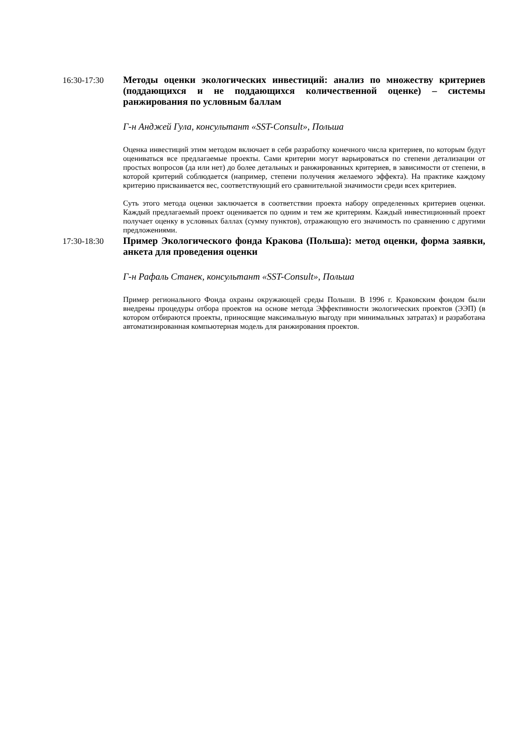16:30-17:30
Методы оценки экологических инвестиций: анализ по множеству критериев (поддающихся и не поддающихся количественной оценке) – системы ранжирования по условным баллам
Г-н Анджей Гула, консультант «SST-Consult», Польша
Оценка инвестиций этим методом включает в себя разработку конечного числа критериев, по которым будут оцениваться все предлагаемые проекты. Сами критерии могут варьироваться по степени детализации от простых вопросов (да или нет) до более детальных и ранжированных критериев, в зависимости от степени, в которой критерий соблюдается (например, степени получения желаемого эффекта). На практике каждому критерию присваивается вес, соответствующий его сравнительной значимости среди всех критериев.
Суть этого метода оценки заключается в соответствии проекта набору определенных критериев оценки. Каждый предлагаемый проект оценивается по одним и тем же критериям. Каждый инвестиционный проект получает оценку в условных баллах (сумму пунктов), отражающую его значимость по сравнению с другими предложениями.
17:30-18:30
Пример Экологического фонда Кракова (Польша): метод оценки, форма заявки, анкета для проведения оценки
Г-н Рафаль Станек, консультант «SST-Consult», Польша
Пример регионального Фонда охраны окружающей среды Польши. В 1996 г. Краковским фондом были внедрены процедуры отбора проектов на основе метода Эффективности экологических проектов (ЭЭП) (в котором отбираются проекты, приносящие максимальную выгоду при минимальных затратах) и разработана автоматизированная компьютерная модель для ранжирования проектов.